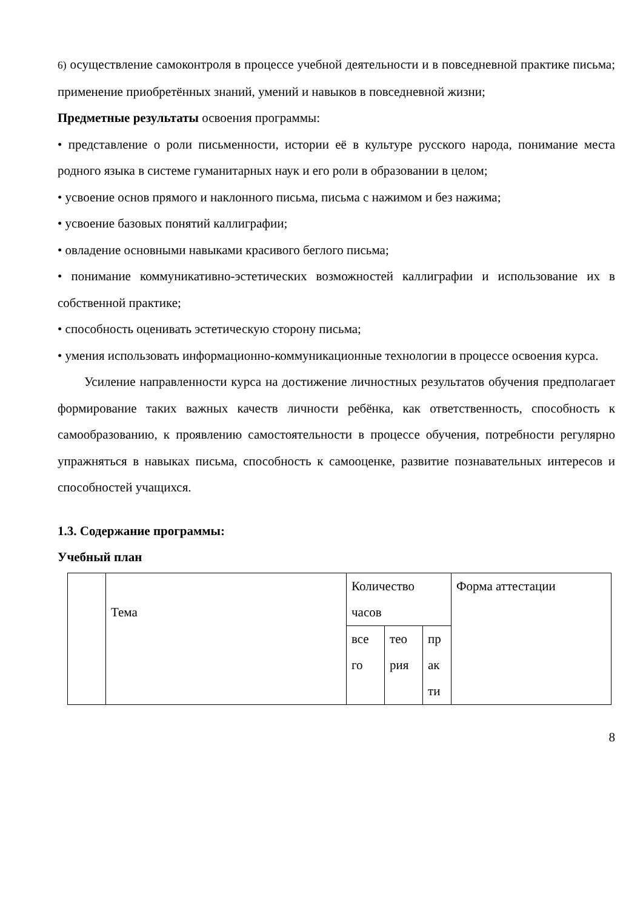6) осуществление самоконтроля в процессе учебной деятельности и в повседневной практике письма; применение приобретённых знаний, умений и навыков в повседневной жизни;
Предметные результаты освоения программы:
• представление о роли письменности, истории её в культуре русского народа, понимание места родного языка в системе гуманитарных наук и его роли в образовании в целом;
• усвоение основ прямого и наклонного письма, письма с нажимом и без нажима;
• усвоение базовых понятий каллиграфии;
• овладение основными навыками красивого беглого письма;
• понимание коммуникативно-эстетических возможностей каллиграфии и использование их в собственной практике;
• способность оценивать эстетическую сторону письма;
• умения использовать информационно-коммуникационные технологии в процессе освоения курса.
Усиление направленности курса на достижение личностных результатов обучения предполагает формирование таких важных качеств личности ребёнка, как ответственность, способность к самообразованию, к проявлению самостоятельности в процессе обучения, потребности регулярно упражняться в навыках письма, способность к самооценке, развитие познавательных интересов и способностей учащихся.
1.3. Содержание программы:
Учебный план
| | Тема | Количество часов | | | Форма аттестации |
| | | все го | тео рия | пр ак ти | |
8